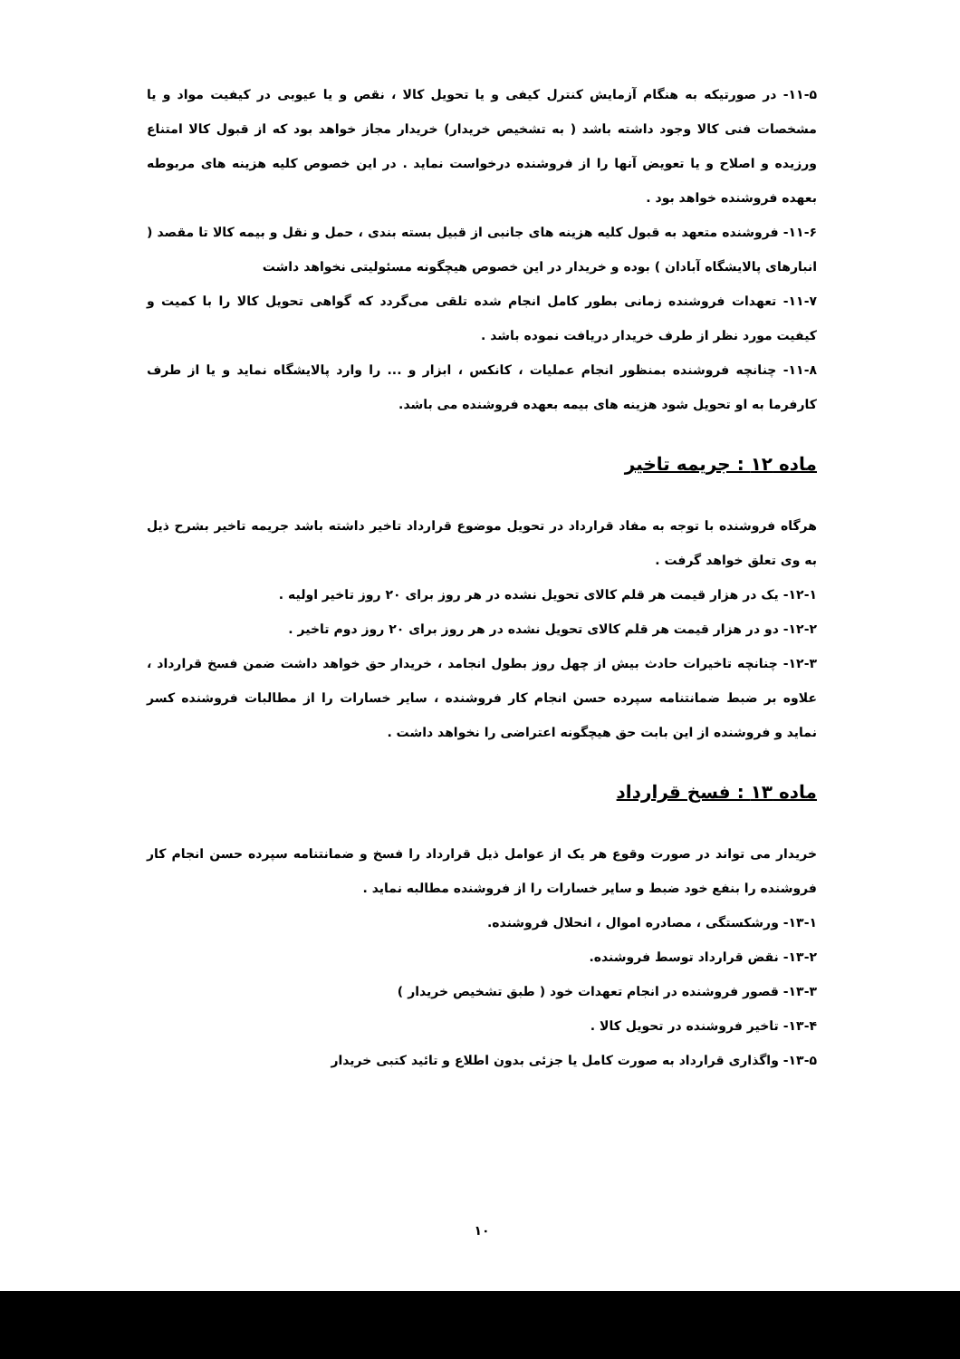۱۱-۵- در صورتیکه به هنگام آزمایش کنترل کیفی و یا تحویل کالا ، نقص و یا عیوبی در کیفیت مواد و یا مشخصات فنی کالا وجود داشته باشد ( به تشخیص خریدار) خریدار مجاز خواهد بود که از قبول کالا امتناع ورزیده و اصلاح و یا تعویض آنها را از فروشنده درخواست نماید . در این خصوص کلیه هزینه های مربوطه بعهده فروشنده خواهد بود .
۱۱-۶- فروشنده متعهد به قبول کلیه هزینه های جانبی از قبیل بسته بندی ، حمل و نقل و بیمه کالا تا مقصد ( انبارهای پالایشگاه آبادان ) بوده و خریدار در این خصوص هیچگونه مسئولیتی نخواهد داشت
۱۱-۷- تعهدات فروشنده زمانی بطور کامل انجام شده تلقی می‌گردد که گواهی تحویل کالا را با کمیت و کیفیت مورد نظر از طرف خریدار دریافت نموده باشد .
۱۱-۸- چنانچه فروشنده بمنظور انجام عملیات ، کانکس ، ابزار و ... را وارد پالایشگاه نماید و یا از طرف کارفرما به او تحویل شود هزینه های بیمه بعهده فروشنده می باشد.
ماده ۱۲ : جریمه تاخیر
هرگاه فروشنده با توجه به مفاد قرارداد در تحویل موضوع قرارداد تاخیر داشته باشد جریمه تاخیر بشرح ذیل به وی تعلق خواهد گرفت .
۱۲-۱- یک در هزار قیمت هر قلم کالای تحویل نشده در هر روز برای ۲۰ روز تاخیر اولیه .
۱۲-۲- دو در هزار قیمت هر قلم کالای تحویل نشده در هر روز برای ۲۰ روز دوم تاخیر .
۱۲-۳- چنانچه تاخیرات حادث بیش از چهل روز بطول انجامد ، خریدار حق خواهد داشت ضمن فسخ قرارداد ، علاوه بر ضبط ضمانتنامه سپرده حسن انجام کار فروشنده ، سایر خسارات را از مطالبات فروشنده کسر نماید و فروشنده از این بابت حق هیچگونه اعتراضی را نخواهد داشت .
ماده ۱۳ : فسخ قرارداد
خریدار می تواند در صورت وقوع هر یک از عوامل ذیل قرارداد را فسخ و ضمانتنامه سپرده حسن انجام کار فروشنده را بنفع خود ضبط و سایر خسارات را از فروشنده مطالبه نماید .
۱۳-۱- ورشکستگی ، مصادره اموال ، انحلال فروشنده.
۱۳-۲- نقض قرارداد توسط فروشنده.
۱۳-۳- قصور فروشنده در انجام تعهدات خود ( طبق تشخیص خریدار )
۱۳-۴- تاخیر فروشنده در تحویل کالا .
۱۳-۵- واگذاری قرارداد به صورت کامل یا جزئی بدون اطلاع و تائید کتبی خریدار
۱۰